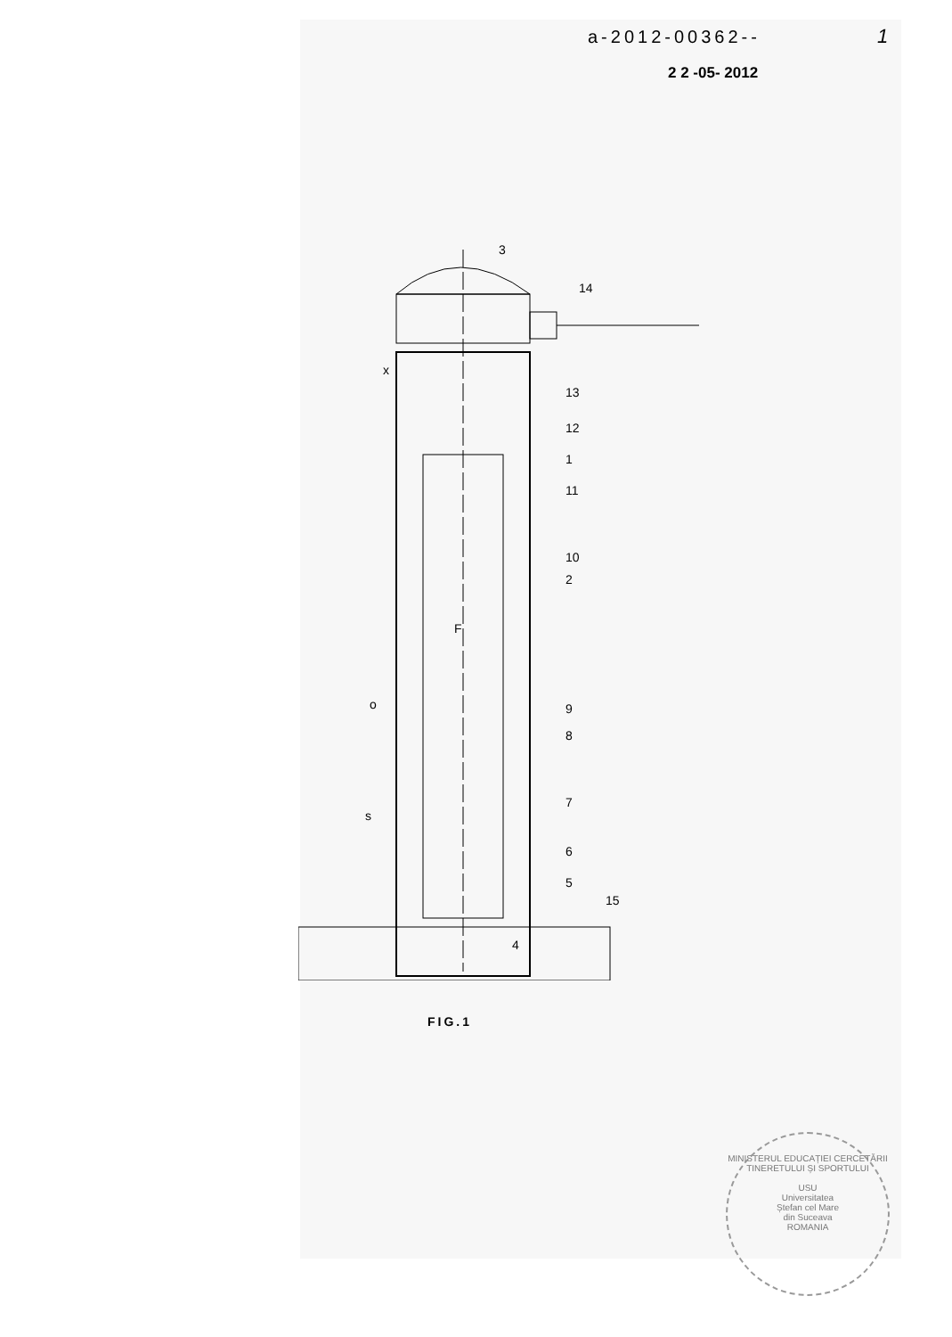a-2012-00362-- 1
2 2 -05- 2012
3
14
13
12
1
11
10
2
F
9
8
7
6
5
15
4
o
s
x
FIG.1
MINISTERUL EDUCAȚIEI CERCETĂRII TINERETULUI ȘI SPORTULUI
USU
Universitatea
Ștefan cel Mare
din Suceava
ROMANIA